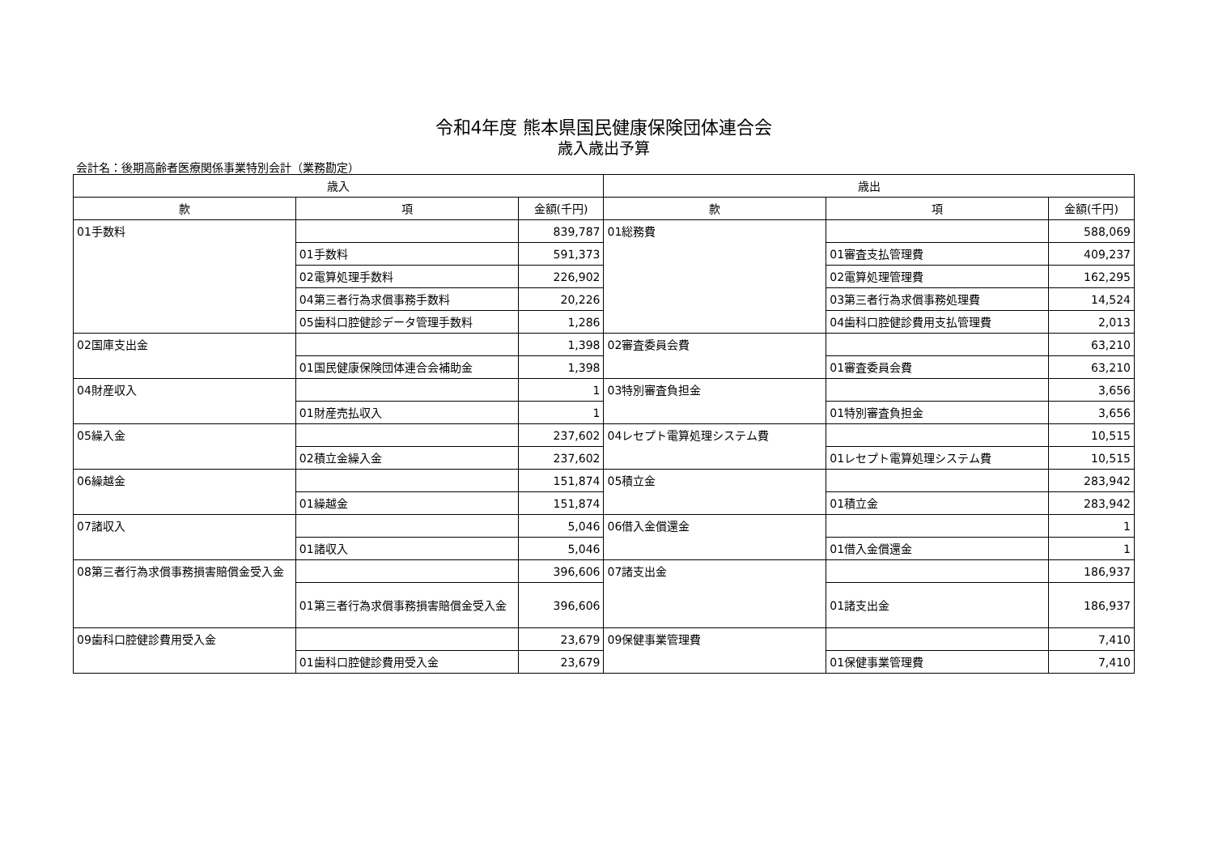令和4年度 熊本県国民健康保険団体連合会
歳入歳出予算
会計名：後期高齢者医療関係事業特別会計（業務勘定）
| 歳入 | | | 歳出 | | |
| --- | --- | --- | --- | --- | --- |
| 款 | 項 | 金額(千円) | 款 | 項 | 金額(千円) |
| 01手数料 | | 839,787 | 01総務費 | | 588,069 |
| | 01手数料 | 591,373 | | 01審査支払管理費 | 409,237 |
| | 02電算処理手数料 | 226,902 | | 02電算処理管理費 | 162,295 |
| | 04第三者行為求償事務手数料 | 20,226 | | 03第三者行為求償事務処理費 | 14,524 |
| | 05歯科口腔健診データ管理手数料 | 1,286 | | 04歯科口腔健診費用支払管理費 | 2,013 |
| 02国庫支出金 | | 1,398 | 02審査委員会費 | | 63,210 |
| | 01国民健康保険団体連合会補助金 | 1,398 | | 01審査委員会費 | 63,210 |
| 04財産収入 | | 1 | 03特別審査負担金 | | 3,656 |
| | 01財産売払収入 | 1 | | 01特別審査負担金 | 3,656 |
| 05繰入金 | | 237,602 | 04レセプト電算処理システム費 | | 10,515 |
| | 02積立金繰入金 | 237,602 | | 01レセプト電算処理システム費 | 10,515 |
| 06繰越金 | | 151,874 | 05積立金 | | 283,942 |
| | 01繰越金 | 151,874 | | 01積立金 | 283,942 |
| 07諸収入 | | 5,046 | 06借入金償還金 | | 1 |
| | 01諸収入 | 5,046 | | 01借入金償還金 | 1 |
| 08第三者行為求償事務損害賠償金受入金 | | 396,606 | 07諸支出金 | | 186,937 |
| | 01第三者行為求償事務損害賠償金受入金 | 396,606 | | 01諸支出金 | 186,937 |
| 09歯科口腔健診費用受入金 | | 23,679 | 09保健事業管理費 | | 7,410 |
| | 01歯科口腔健診費用受入金 | 23,679 | | 01保健事業管理費 | 7,410 |